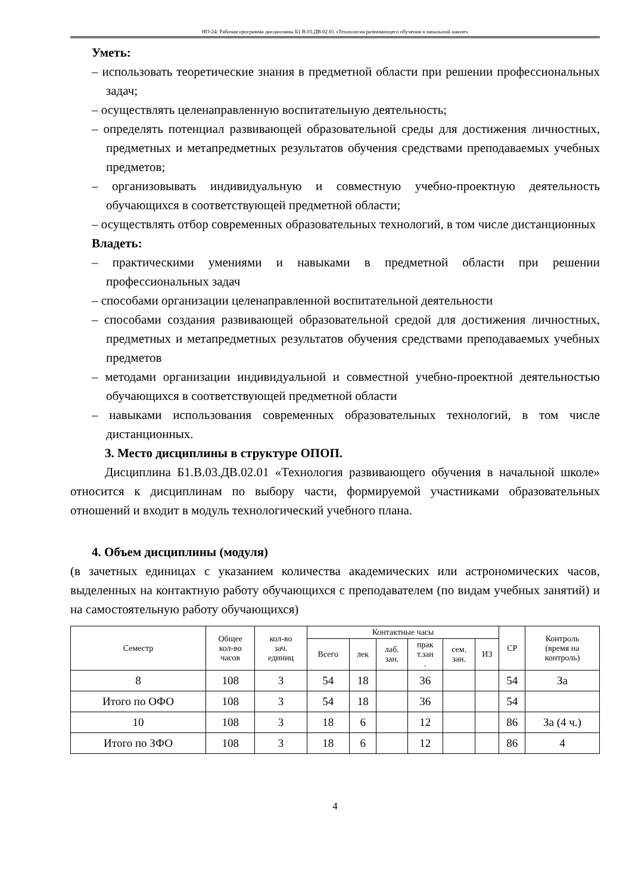НО-24: Рабочая программа дисциплины Б1.В.03.ДВ.02.01 «Технология развивающего обучения в начальной школе»
Уметь:
– использовать теоретические знания в предметной области при решении профессиональных задач;
– осуществлять целенаправленную воспитательную деятельность;
– определять потенциал развивающей образовательной среды для достижения личностных, предметных и метапредметных результатов обучения средствами преподаваемых учебных предметов;
– организовывать индивидуальную и совместную учебно-проектную деятельность обучающихся в соответствующей предметной области;
– осуществлять отбор современных образовательных технологий, в том числе дистанционных
Владеть:
– практическими умениями и навыками в предметной области при решении профессиональных задач
– способами организации целенаправленной воспитательной деятельности
– способами создания развивающей образовательной средой для достижения личностных, предметных и метапредметных результатов обучения средствами преподаваемых учебных предметов
– методами организации индивидуальной и совместной учебно-проектной деятельностью обучающихся в соответствующей предметной области
– навыками использования современных образовательных технологий, в том числе дистанционных.
3. Место дисциплины в структуре ОПОП.
Дисциплина Б1.В.03.ДВ.02.01 «Технология развивающего обучения в начальной школе» относится к дисциплинам по выбору части, формируемой участниками образовательных отношений и входит в модуль технологический учебного плана.
4. Объем дисциплины (модуля)
(в зачетных единицах с указанием количества академических или астрономических часов, выделенных на контактную работу обучающихся с преподавателем (по видам учебных занятий) и на самостоятельную работу обучающихся)
| Семестр | Общее кол-во часов | кол-во зач. единиц | Контактные часы | | | | | | СР | Контроль (время на контроль) |
| --- | --- | --- | --- | --- | --- | --- | --- | --- | --- | --- |
| | | | Всего | лек | лаб. зан. | прак т.зан . | сем. зан. | ИЗ | | |
| 8 | 108 | 3 | 54 | 18 | | 36 | | | 54 | За |
| Итого по ОФО | 108 | 3 | 54 | 18 | | 36 | | | 54 | |
| 10 | 108 | 3 | 18 | 6 | | 12 | | | 86 | За (4 ч.) |
| Итого по ЗФО | 108 | 3 | 18 | 6 | | 12 | | | 86 | 4 |
4